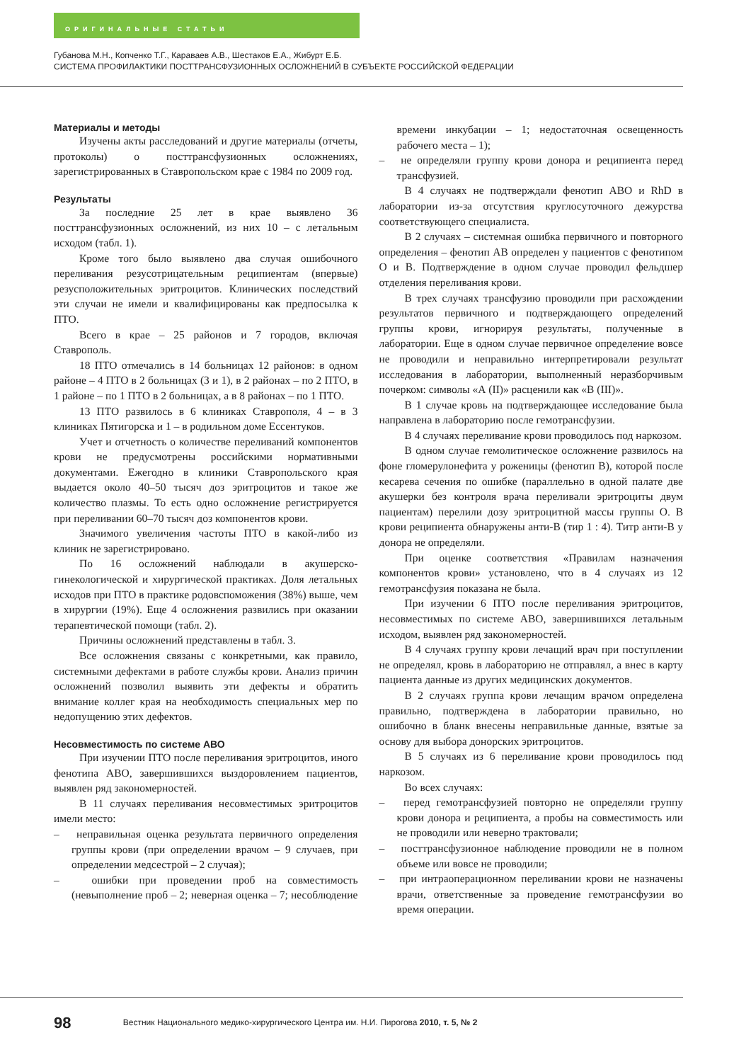ОРИГИНАЛЬНЫЕ СТАТЬИ
Губанова М.Н., Копченко Т.Г., Караваев А.В., Шестаков Е.А., Жибурт Е.Б.
СИСТЕМА ПРОФИЛАКТИКИ ПОСТТРАНСФУЗИОННЫХ ОСЛОЖНЕНИЙ В СУБЪЕКТЕ РОССИЙСКОЙ ФЕДЕРАЦИИ
Материалы и методы
Изучены акты расследований и другие материалы (отчеты, протоколы) о посттрансфузионных осложнениях, зарегистрированных в Ставропольском крае с 1984 по 2009 год.
Результаты
За последние 25 лет в крае выявлено 36 посттрансфузионных осложнений, из них 10 – с летальным исходом (табл. 1).
Кроме того было выявлено два случая ошибочного переливания резусотрицательным реципиентам (впервые) резусположительных эритроцитов. Клинических последствий эти случаи не имели и квалифицированы как предпосылка к ПТО.
Всего в крае – 25 районов и 7 городов, включая Ставрополь.
18 ПТО отмечались в 14 больницах 12 районов: в одном районе – 4 ПТО в 2 больницах (3 и 1), в 2 районах – по 2 ПТО, в 1 районе – по 1 ПТО в 2 больницах, а в 8 районах – по 1 ПТО.
13 ПТО развилось в 6 клиниках Ставрополя, 4 – в 3 клиниках Пятигорска и 1 – в родильном доме Ессентуков.
Учет и отчетность о количестве переливаний компонентов крови не предусмотрены российскими нормативными документами. Ежегодно в клиники Ставропольского края выдается около 40–50 тысяч доз эритроцитов и такое же количество плазмы. То есть одно осложнение регистрируется при переливании 60–70 тысяч доз компонентов крови.
Значимого увеличения частоты ПТО в какой-либо из клиник не зарегистрировано.
По 16 осложнений наблюдали в акушерско-гинекологической и хирургической практиках. Доля летальных исходов при ПТО в практике родовспоможения (38%) выше, чем в хирургии (19%). Еще 4 осложнения развились при оказании терапевтической помощи (табл. 2).
Причины осложнений представлены в табл. 3.
Все осложнения связаны с конкретными, как правило, системными дефектами в работе службы крови. Анализ причин осложнений позволил выявить эти дефекты и обратить внимание коллег края на необходимость специальных мер по недопущению этих дефектов.
Несовместимость по системе АВО
При изучении ПТО после переливания эритроцитов, иного фенотипа АВО, завершившихся выздоровлением пациентов, выявлен ряд закономерностей.
В 11 случаях переливания несовместимых эритроцитов имели место:
– неправильная оценка результата первичного определения группы крови (при определении врачом – 9 случаев, при определении медсестрой – 2 случая);
– ошибки при проведении проб на совместимость (невыполнение проб – 2; неверная оценка – 7; несоблюдение времени инкубации – 1; недостаточная освещенность рабочего места – 1);
– не определяли группу крови донора и реципиента перед трансфузией.
В 4 случаях не подтверждали фенотип АВО и RhD в лаборатории из-за отсутствия круглосуточного дежурства соответствующего специалиста.
В 2 случаях – системная ошибка первичного и повторного определения – фенотип АВ определен у пациентов с фенотипом О и В. Подтверждение в одном случае проводил фельдшер отделения переливания крови.
В трех случаях трансфузию проводили при расхождении результатов первичного и подтверждающего определений группы крови, игнорируя результаты, полученные в лаборатории. Еще в одном случае первичное определение вовсе не проводили и неправильно интерпретировали результат исследования в лаборатории, выполненный неразборчивым почерком: символы «А (II)» расценили как «В (III)».
В 1 случае кровь на подтверждающее исследование была направлена в лабораторию после гемотрансфузии.
В 4 случаях переливание крови проводилось под наркозом.
В одном случае гемолитическое осложнение развилось на фоне гломерулонефита у роженицы (фенотип В), которой после кесарева сечения по ошибке (параллельно в одной палате две акушерки без контроля врача переливали эритроциты двум пациентам) перелили дозу эритроцитной массы группы О. В крови реципиента обнаружены анти-В (тир 1 : 4). Титр анти-В у донора не определяли.
При оценке соответствия «Правилам назначения компонентов крови» установлено, что в 4 случаях из 12 гемотрансфузия показана не была.
При изучении 6 ПТО после переливания эритроцитов, несовместимых по системе АВО, завершившихся летальным исходом, выявлен ряд закономерностей.
В 4 случаях группу крови лечащий врач при поступлении не определял, кровь в лабораторию не отправлял, а внес в карту пациента данные из других медицинских документов.
В 2 случаях группа крови лечащим врачом определена правильно, подтверждена в лаборатории правильно, но ошибочно в бланк внесены неправильные данные, взятые за основу для выбора донорских эритроцитов.
В 5 случаях из 6 переливание крови проводилось под наркозом.
Во всех случаях:
– перед гемотрансфузией повторно не определяли группу крови донора и реципиента, а пробы на совместимость или не проводили или неверно трактовали;
– посттрансфузионное наблюдение проводили не в полном объеме или вовсе не проводили;
– при интраоперационном переливании крови не назначены врачи, ответственные за проведение гемотрансфузии во время операции.
98 Вестник Национального медико-хирургического Центра им. Н.И. Пирогова 2010, т. 5, № 2